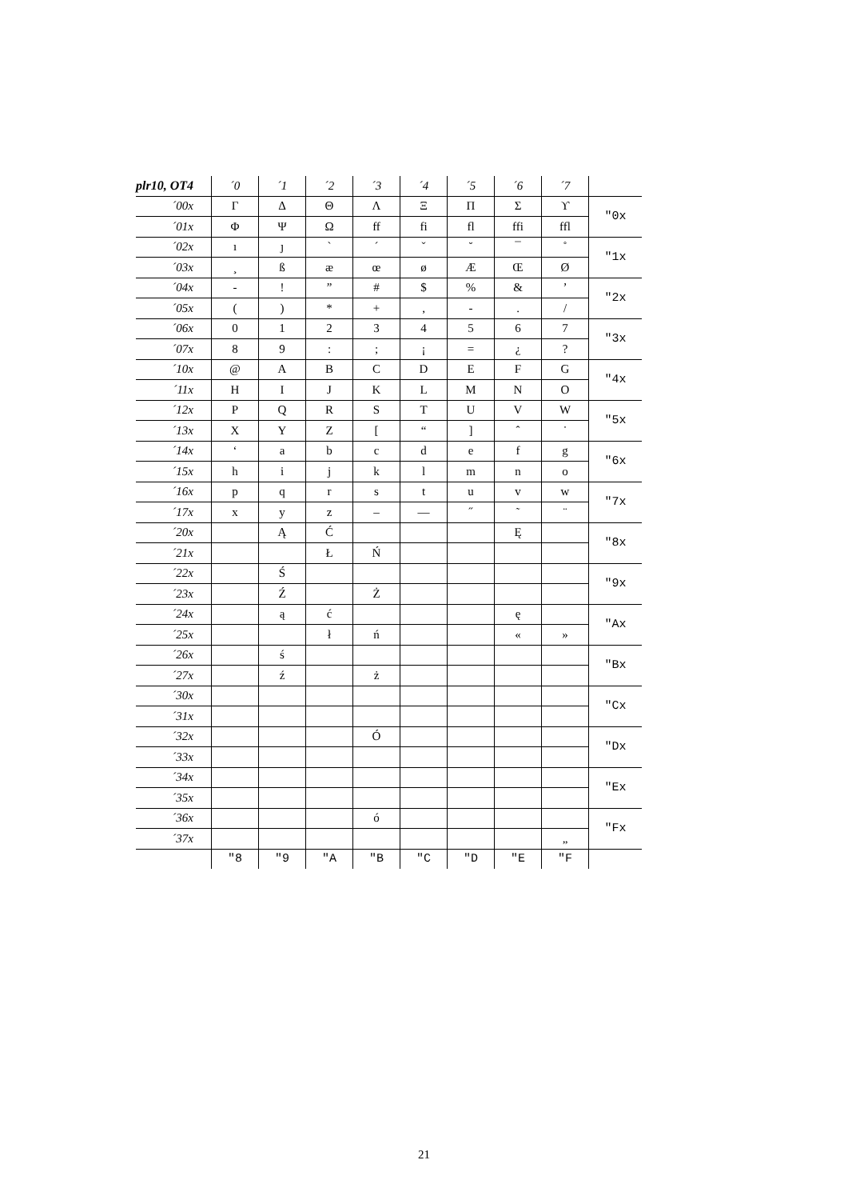| plr10, OT4 | ´0 | ´1 | ´2 | ´3 | ´4 | ´5 | ´6 | ´7 | |
| --- | --- | --- | --- | --- | --- | --- | --- | --- | --- |
| ´00x | Γ | Δ | Θ | Λ | Ξ | Π | Σ | ϒ | ″0x |
| ´01x | Φ | Ψ | Ω | ff | fi | fl | ffi | ffl | |
| ´02x | ı | ȷ | ` | ´ | ˇ | ˘ | ¯ | ˚ | ″1x |
| ´03x | ¸ | ß | æ | œ | ø | Æ | Œ | Ø | |
| ´04x | - | ! | ” | # | $ | % | & | ’ | ″2x |
| ´05x | ( | ) | * | + | , | - | . | / | |
| ´06x | 0 | 1 | 2 | 3 | 4 | 5 | 6 | 7 | ″3x |
| ´07x | 8 | 9 | : | ; | ¡ | = | ¿ | ? | |
| ´10x | @ | A | B | C | D | E | F | G | ″4x |
| ´11x | H | I | J | K | L | M | N | O | |
| ´12x | P | Q | R | S | T | U | V | W | ″5x |
| ´13x | X | Y | Z | [ | “ | ] | ˆ | ˙ | |
| ´14x | ‘ | a | b | c | d | e | f | g | ″6x |
| ´15x | h | i | j | k | l | m | n | o | |
| ´16x | p | q | r | s | t | u | v | w | ″7x |
| ´17x | x | y | z | – | — | ˝ | ˜ | ¨ | |
| ´20x | | Ą | Ć | | | | Ę | | ″8x |
| ´21x | | | Ł | Ń | | | | | |
| ´22x | | Ś | | | | | | | ″9x |
| ´23x | | Ź | | Ż | | | | | |
| ´24x | | ą | ć | | | | ę | | ″Ax |
| ´25x | | | ł | ń | | | « | » | |
| ´26x | | ś | | | | | | | ″Bx |
| ´27x | | ź | | ż | | | | | |
| ´30x | | | | | | | | | ″Cx |
| ´31x | | | | | | | | | |
| ´32x | | | | Ó | | | | | ″Dx |
| ´33x | | | | | | | | | |
| ´34x | | | | | | | | | ″Ex |
| ´35x | | | | | | | | | |
| ´36x | | | | ó | | | | | ″Fx |
| ´37x | | | | | | | | „ | |
| | ″8 | ″9 | ″A | ″B | ″C | ″D | ″E | ″F | |
21